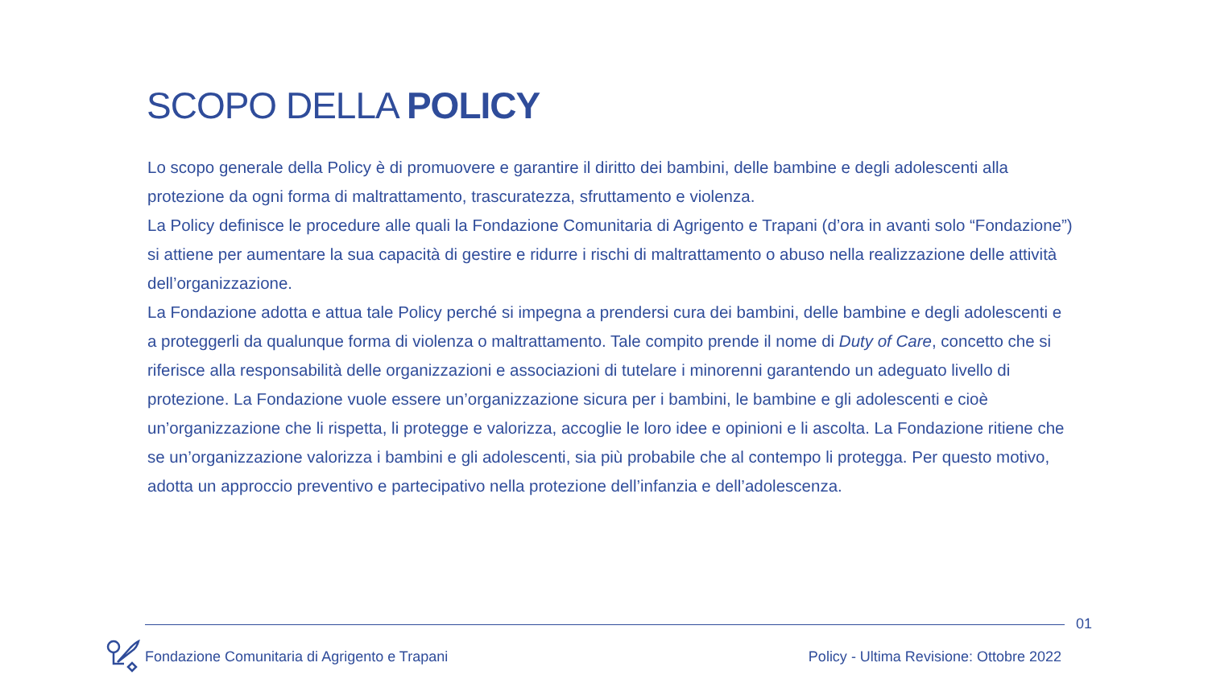SCOPO DELLA POLICY
Lo scopo generale della Policy è di promuovere e garantire il diritto dei bambini, delle bambine e degli adolescenti alla protezione da ogni forma di maltrattamento, trascuratezza, sfruttamento e violenza.
La Policy definisce le procedure alle quali la Fondazione Comunitaria di Agrigento e Trapani (d’ora in avanti solo “Fondazione”) si attiene per aumentare la sua capacità di gestire e ridurre i rischi di maltrattamento o abuso nella realizzazione delle attività dell’organizzazione.
La Fondazione adotta e attua tale Policy perché si impegna a prendersi cura dei bambini, delle bambine e degli adolescenti e a proteggerli da qualunque forma di violenza o maltrattamento. Tale compito prende il nome di Duty of Care, concetto che si riferisce alla responsabilità delle organizzazioni e associazioni di tutelare i minorenni garantendo un adeguato livello di protezione. La Fondazione vuole essere un’organizzazione sicura per i bambini, le bambine e gli adolescenti e cioè un’organizzazione che li rispetta, li protegge e valorizza, accoglie le loro idee e opinioni e li ascolta. La Fondazione ritiene che se un’organizzazione valorizza i bambini e gli adolescenti, sia più probabile che al contempo li protegga. Per questo motivo, adotta un approccio preventivo e partecipativo nella protezione dell’infanzia e dell’adolescenza.
01
Fondazione Comunitaria di Agrigento e Trapani
Policy - Ultima Revisione: Ottobre 2022